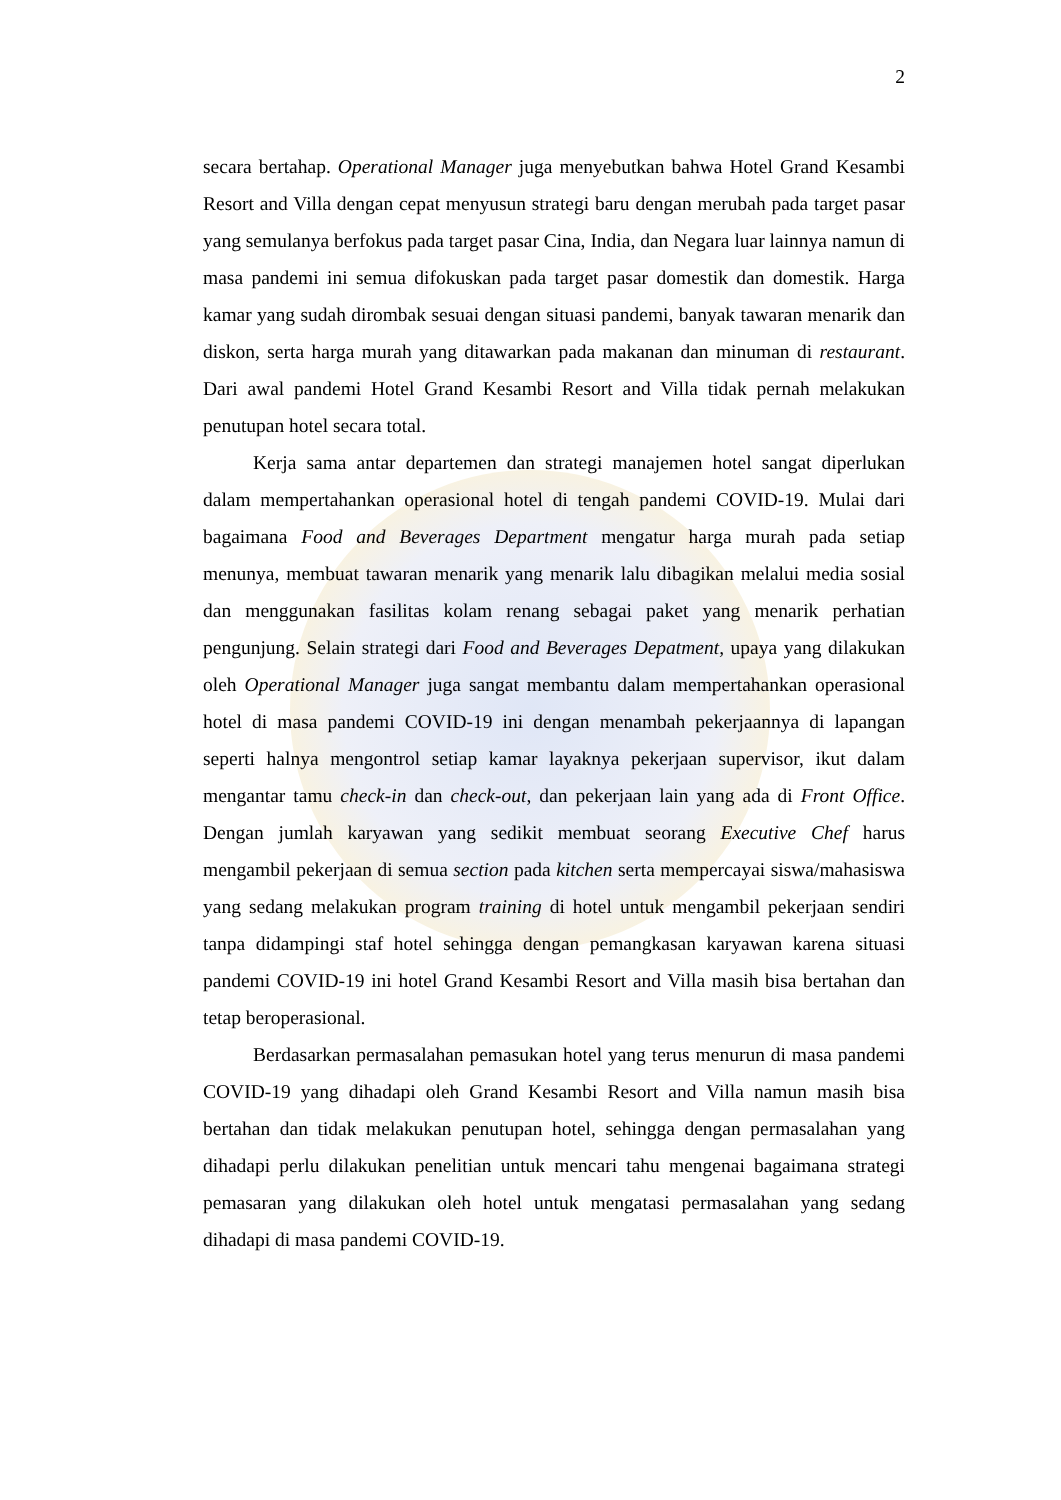2
secara bertahap. Operational Manager juga menyebutkan bahwa Hotel Grand Kesambi Resort and Villa dengan cepat menyusun strategi baru dengan merubah pada target pasar yang semulanya berfokus pada target pasar Cina, India, dan Negara luar lainnya namun di masa pandemi ini semua difokuskan pada target pasar domestik dan domestik. Harga kamar yang sudah dirombak sesuai dengan situasi pandemi, banyak tawaran menarik dan diskon, serta harga murah yang ditawarkan pada makanan dan minuman di restaurant. Dari awal pandemi Hotel Grand Kesambi Resort and Villa tidak pernah melakukan penutupan hotel secara total.
Kerja sama antar departemen dan strategi manajemen hotel sangat diperlukan dalam mempertahankan operasional hotel di tengah pandemi COVID-19. Mulai dari bagaimana Food and Beverages Department mengatur harga murah pada setiap menunya, membuat tawaran menarik yang menarik lalu dibagikan melalui media sosial dan menggunakan fasilitas kolam renang sebagai paket yang menarik perhatian pengunjung. Selain strategi dari Food and Beverages Depatment, upaya yang dilakukan oleh Operational Manager juga sangat membantu dalam mempertahankan operasional hotel di masa pandemi COVID-19 ini dengan menambah pekerjaannya di lapangan seperti halnya mengontrol setiap kamar layaknya pekerjaan supervisor, ikut dalam mengantar tamu check-in dan check-out, dan pekerjaan lain yang ada di Front Office. Dengan jumlah karyawan yang sedikit membuat seorang Executive Chef harus mengambil pekerjaan di semua section pada kitchen serta mempercayai siswa/mahasiswa yang sedang melakukan program training di hotel untuk mengambil pekerjaan sendiri tanpa didampingi staf hotel sehingga dengan pemangkasan karyawan karena situasi pandemi COVID-19 ini hotel Grand Kesambi Resort and Villa masih bisa bertahan dan tetap beroperasional.
Berdasarkan permasalahan pemasukan hotel yang terus menurun di masa pandemi COVID-19 yang dihadapi oleh Grand Kesambi Resort and Villa namun masih bisa bertahan dan tidak melakukan penutupan hotel, sehingga dengan permasalahan yang dihadapi perlu dilakukan penelitian untuk mencari tahu mengenai bagaimana strategi pemasaran yang dilakukan oleh hotel untuk mengatasi permasalahan yang sedang dihadapi di masa pandemi COVID-19.